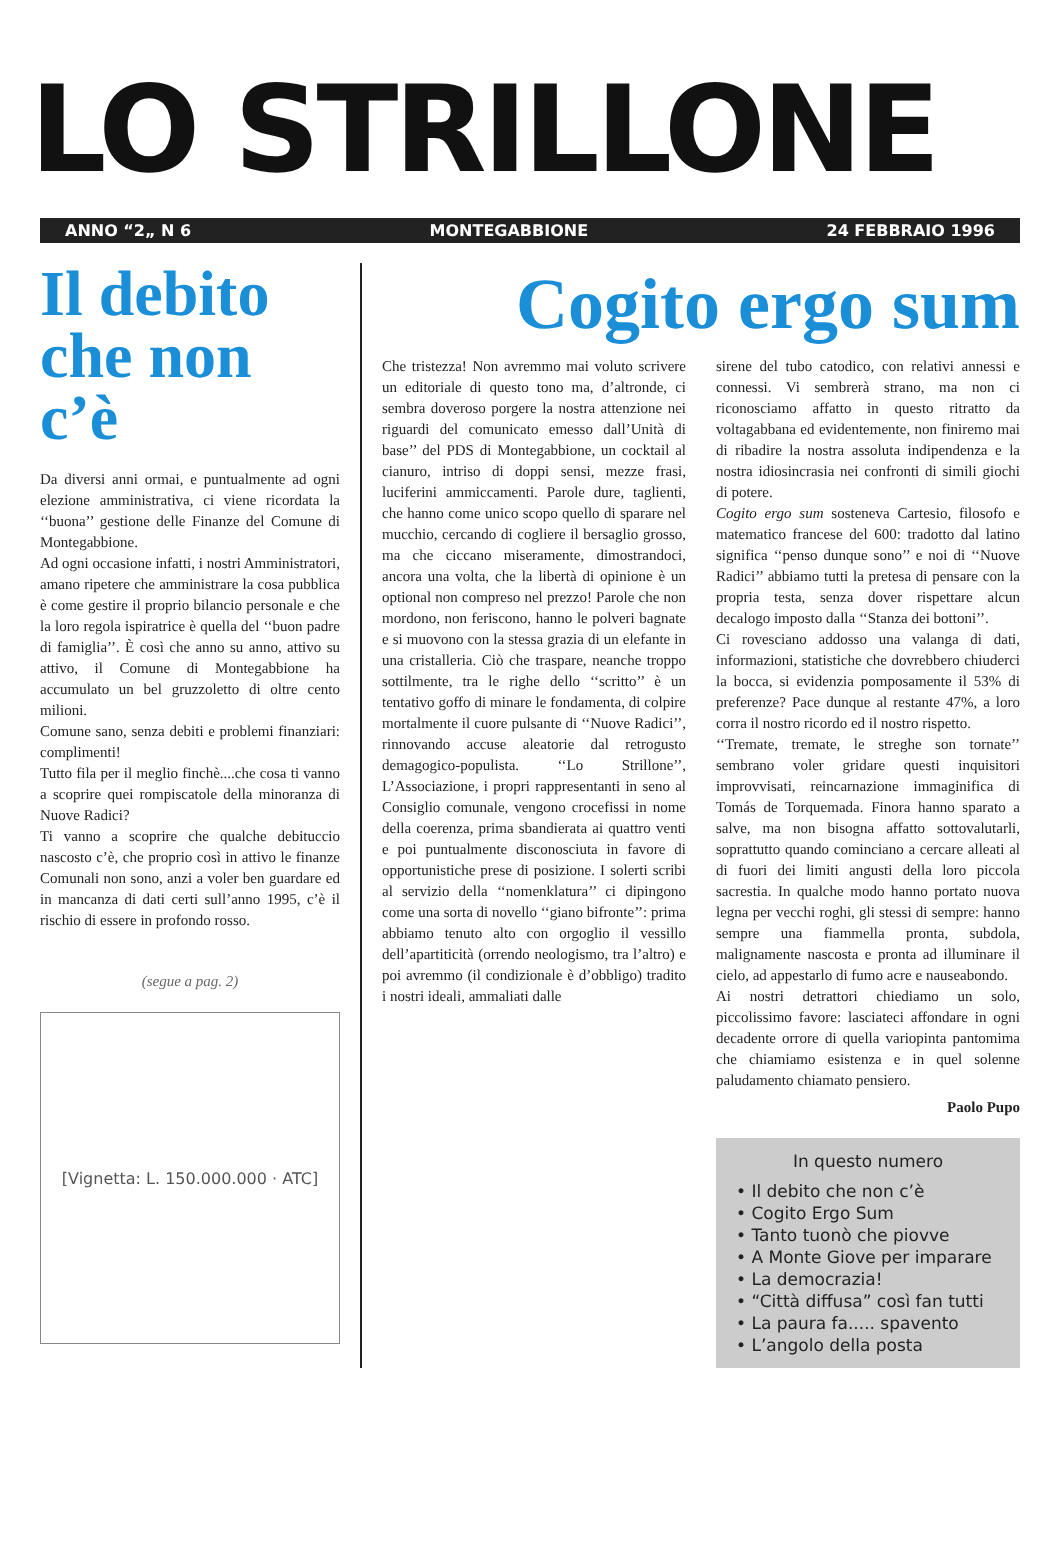LO STRILLONE
ANNO “2„ N 6 MONTEGABBIONE 24 FEBBRAIO 1996
Il debito che non c’è
Da diversi anni ormai, e puntualmente ad ogni elezione amministrativa, ci viene ricordata la ‘‘buona’’ gestione delle Finanze del Comune di Montegabbione.
Ad ogni occasione infatti, i nostri Amministratori, amano ripetere che amministrare la cosa pubblica è come gestire il proprio bilancio personale e che la loro regola ispiratrice è quella del ‘‘buon padre di famiglia’’. È così che anno su anno, attivo su attivo, il Comune di Montegabbione ha accumulato un bel gruzzoletto di oltre cento milioni.
Comune sano, senza debiti e problemi finanziari: complimenti!
Tutto fila per il meglio finchè....che cosa ti vanno a scoprire quei rompiscatole della minoranza di Nuove Radici?
Ti vanno a scoprire che qualche debituccio nascosto c’è, che proprio così in attivo le finanze Comunali non sono, anzi a voler ben guardare ed in mancanza di dati certi sull’anno 1995, c’è il rischio di essere in profondo rosso.
(segue a pag. 2)
[Vignetta: L. 150.000.000 · ATC]
Cogito ergo sum
Che tristezza! Non avremmo mai voluto scrivere un editoriale di questo tono ma, d’altronde, ci sembra doveroso porgere la nostra attenzione nei riguardi del comunicato emesso dall’Unità di base’’ del PDS di Montegabbione, un cocktail al cianuro, intriso di doppi sensi, mezze frasi, luciferini ammiccamenti. Parole dure, taglienti, che hanno come unico scopo quello di sparare nel mucchio, cercando di cogliere il bersaglio grosso, ma che ciccano miseramente, dimostrandoci, ancora una volta, che la libertà di opinione è un optional non compreso nel prezzo! Parole che non mordono, non feriscono, hanno le polveri bagnate e si muovono con la stessa grazia di un elefante in una cristalleria. Ciò che traspare, neanche troppo sottilmente, tra le righe dello ‘‘scritto’’ è un tentativo goffo di minare le fondamenta, di colpire mortalmente il cuore pulsante di ‘‘Nuove Radici’’, rinnovando accuse aleatorie dal retrogusto demagogico-populista. ‘‘Lo Strillone’’, L’Associazione, i propri rappresentanti in seno al Consiglio comunale, vengono crocefissi in nome della coerenza, prima sbandierata ai quattro venti e poi puntualmente disconosciuta in favore di opportunistiche prese di posizione. I solerti scribi al servizio della ‘‘nomenklatura’’ ci dipingono come una sorta di novello ‘‘giano bifronte’’: prima abbiamo tenuto alto con orgoglio il vessillo dell’apartiticità (orrendo neologismo, tra l’altro) e poi avremmo (il condizionale è d’obbligo) tradito i nostri ideali, ammaliati dalle
sirene del tubo catodico, con relativi annessi e connessi. Vi sembrerà strano, ma non ci riconosciamo affatto in questo ritratto da voltagabbana ed evidentemente, non finiremo mai di ribadire la nostra assoluta indipendenza e la nostra idiosincrasia nei confronti di simili giochi di potere.
Cogito ergo sum sosteneva Cartesio, filosofo e matematico francese del 600: tradotto dal latino significa ‘‘penso dunque sono’’ e noi di ‘‘Nuove Radici’’ abbiamo tutti la pretesa di pensare con la propria testa, senza dover rispettare alcun decalogo imposto dalla ‘‘Stanza dei bottoni’’.
Ci rovesciano addosso una valanga di dati, informazioni, statistiche che dovrebbero chiuderci la bocca, si evidenzia pomposamente il 53% di preferenze? Pace dunque al restante 47%, a loro corra il nostro ricordo ed il nostro rispetto.
‘‘Tremate, tremate, le streghe son tornate’’ sembrano voler gridare questi inquisitori improvvisati, reincarnazione immaginifica di Tomás de Torquemada. Finora hanno sparato a salve, ma non bisogna affatto sottovalutarli, soprattutto quando cominciano a cercare alleati al di fuori dei limiti angusti della loro piccola sacrestia. In qualche modo hanno portato nuova legna per vecchi roghi, gli stessi di sempre: hanno sempre una fiammella pronta, subdola, malignamente nascosta e pronta ad illuminare il cielo, ad appestarlo di fumo acre e nauseabondo.
Ai nostri detrattori chiediamo un solo, piccolissimo favore: lasciateci affondare in ogni decadente orrore di quella variopinta pantomima che chiamiamo esistenza e in quel solenne paludamento chiamato pensiero.
Paolo Pupo
In questo numero
• Il debito che non c’è
• Cogito Ergo Sum
• Tanto tuonò che piovve
• A Monte Giove per imparare
• La democrazia!
• “Città diffusa” così fan tutti
• La paura fa..... spavento
• L’angolo della posta